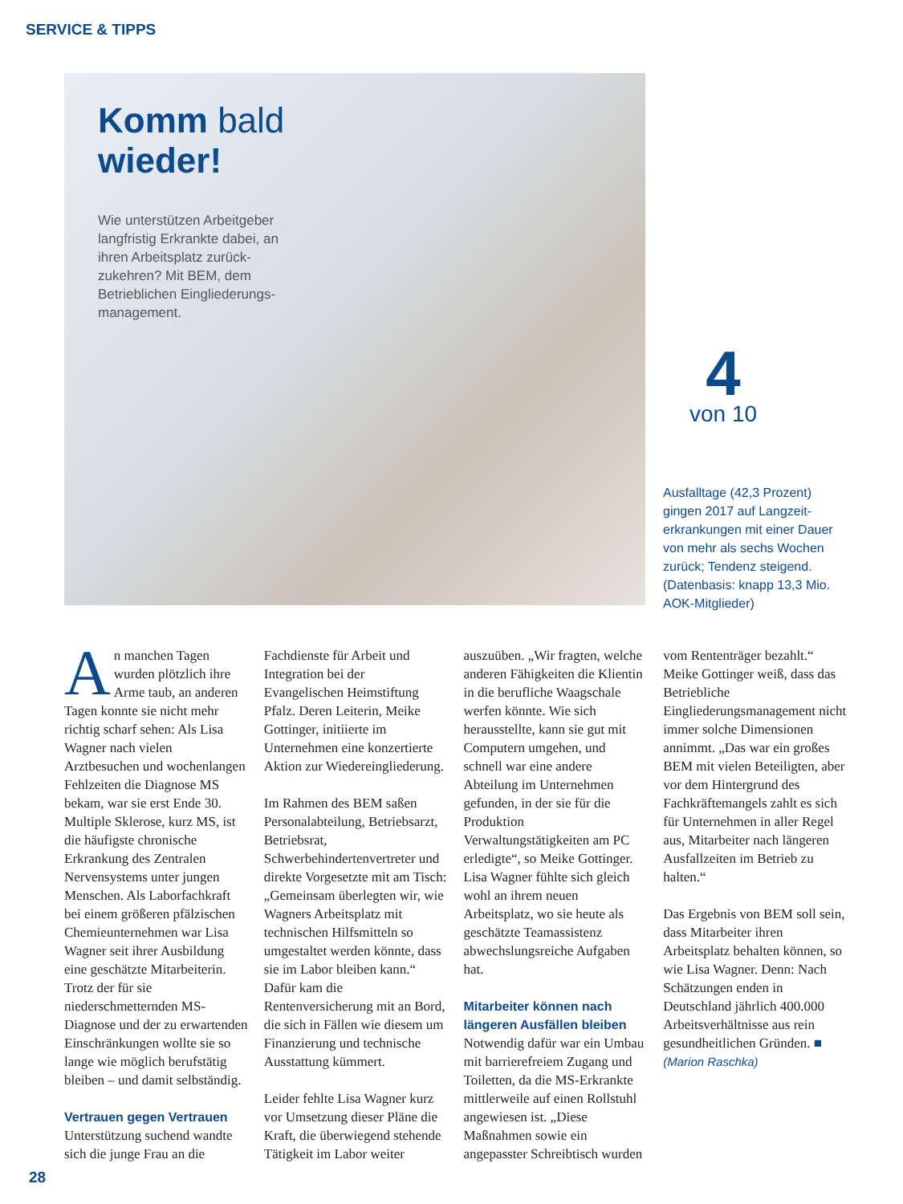SERVICE & TIPPS
Komm bald
wieder!
Wie unterstützen Arbeitgeber langfristig Erkrankte dabei, an ihren Arbeitsplatz zurück­zukehren? Mit BEM, dem Betrieblichen Eingliederungs­management.
4
von 10
Ausfalltage (42,3 Prozent) gingen 2017 auf Langzeit­erkrankungen mit einer Dauer von mehr als sechs Wochen zurück; Tendenz steigend. (Datenbasis: knapp 13,3 Mio. AOK-Mitglieder)
An manchen Tagen wurden plötzlich ihre Arme taub, an anderen Tagen konnte sie nicht mehr richtig scharf sehen: Als Lisa Wagner nach vielen Arztbesuchen und wochenlangen Fehlzeiten die Diagnose MS bekam, war sie erst Ende 30. Multiple Sklerose, kurz MS, ist die häufigste chronische Erkrankung des Zentralen Nervensystems unter jungen Menschen. Als Laborfachkraft bei einem größeren pfälzischen Chemieunternehmen war Lisa Wagner seit ihrer Ausbildung eine geschätzte Mitarbeiterin. Trotz der für sie niederschmetternden MS-Diagnose und der zu erwartenden Einschränkungen wollte sie so lange wie möglich berufstätig bleiben – und damit selbständig.
Vertrauen gegen Vertrauen
Unterstützung suchend wandte sich die junge Frau an die Fachdienste für Arbeit und Integration bei der Evangelischen Heimstiftung Pfalz. Deren Leiterin, Meike Gottinger, initiierte im Unternehmen eine konzertierte Aktion zur Wiedereingliederung.
Im Rahmen des BEM saßen Personalabteilung, Betriebsarzt, Betriebsrat, Schwerbehindertenvertreter und direkte Vorgesetzte mit am Tisch: „Gemeinsam überlegten wir, wie Wagners Arbeitsplatz mit technischen Hilfsmitteln so umgestaltet werden könnte, dass sie im Labor bleiben kann.“ Dafür kam die Rentenversicherung mit an Bord, die sich in Fällen wie diesem um Finanzierung und technische Ausstattung kümmert.
Leider fehlte Lisa Wagner kurz vor Umsetzung dieser Pläne die Kraft, die überwiegend stehende Tätigkeit im Labor weiter auszuüben. „Wir fragten, welche anderen Fähigkeiten die Klientin in die berufliche Waagschale werfen könnte. Wie sich herausstellte, kann sie gut mit Computern umgehen, und schnell war eine andere Abteilung im Unternehmen gefunden, in der sie für die Produktion Verwaltungstätigkeiten am PC erledigte“, so Meike Gottinger. Lisa Wagner fühlte sich gleich wohl an ihrem neuen Arbeitsplatz, wo sie heute als geschätzte Teamassistenz abwechslungsreiche Aufgaben hat.
Mitarbeiter können nach längeren Ausfällen bleiben
Notwendig dafür war ein Umbau mit barrierefreiem Zugang und Toiletten, da die MS-Erkrankte mittlerweile auf einen Rollstuhl angewiesen ist. „Diese Maßnahmen sowie ein angepasster Schreibtisch wurden vom Rententräger bezahlt.“ Meike Gottinger weiß, dass das Betriebliche Eingliederungsmanagement nicht immer solche Dimensionen annimmt. „Das war ein großes BEM mit vielen Beteiligten, aber vor dem Hintergrund des Fachkräftemangels zahlt es sich für Unternehmen in aller Regel aus, Mitarbeiter nach längeren Ausfallzeiten im Betrieb zu halten.“
Das Ergebnis von BEM soll sein, dass Mitarbeiter ihren Arbeitsplatz behalten können, so wie Lisa Wagner. Denn: Nach Schätzungen enden in Deutschland jährlich 400.000 Arbeitsverhältnisse aus rein gesundheitlichen Gründen. ■
(Marion Raschka)
28